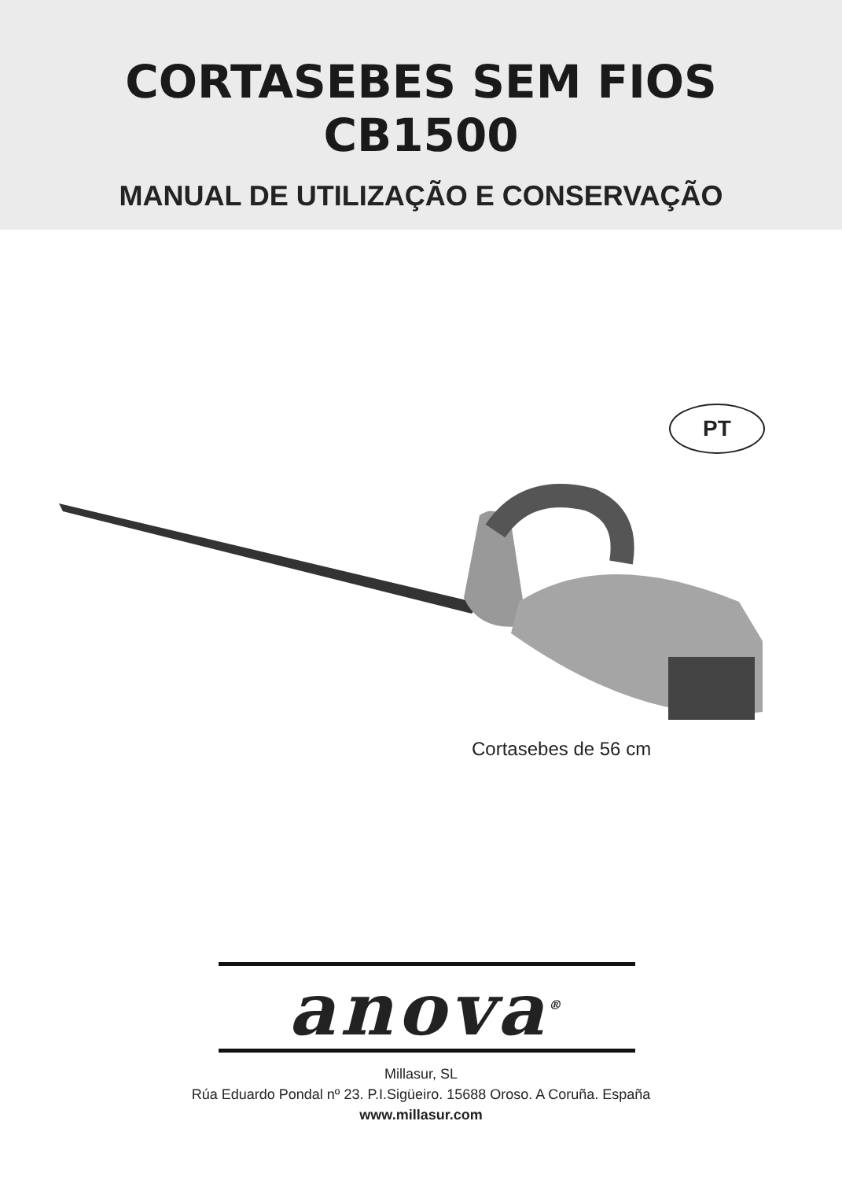CORTASEBES SEM FIOS
CB1500
MANUAL DE UTILIZAÇÃO E CONSERVAÇÃO
PT
Cortasebes de 56 cm
anova<sup>®</sup>
Millasur, SL
Rúa Eduardo Pondal nº 23. P.I.Sigüeiro. 15688 Oroso. A Coruña. España
www.millasur.com